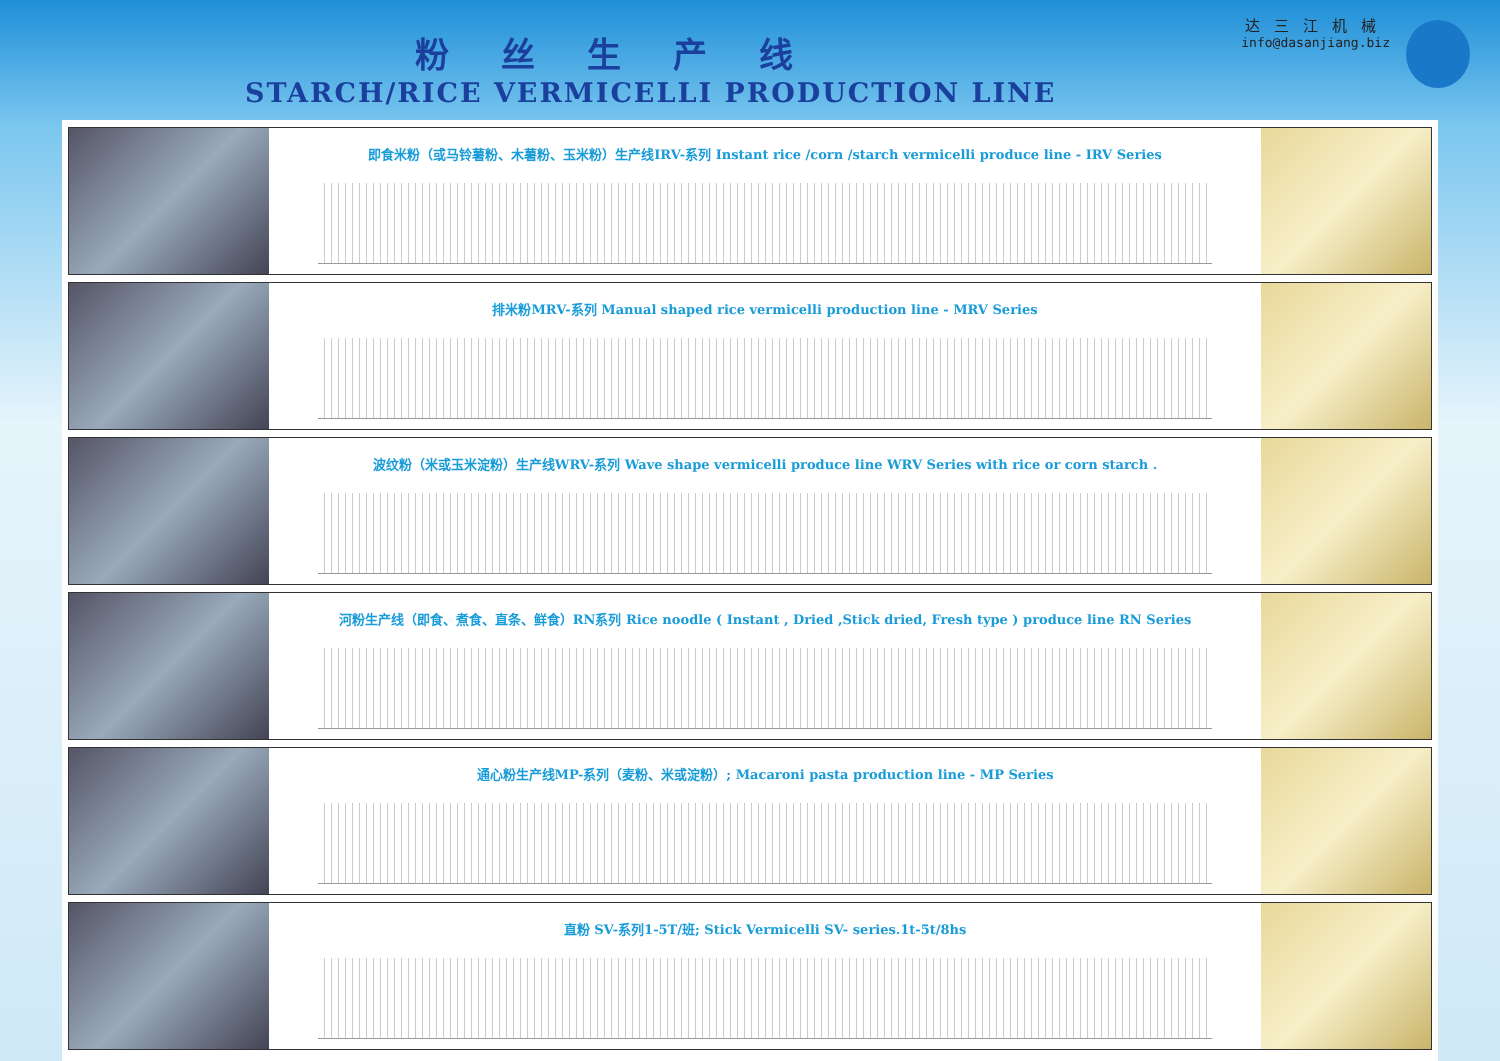粉丝生产线
STARCH/RICE VERMICELLI PRODUCTION LINE
达三江机械
info@dasanjiang.biz
即食米粉（或马铃薯粉、木薯粉、玉米粉）生产线IRV-系列 Instant rice /corn /starch vermicelli produce line - IRV Series
排米粉MRV-系列 Manual shaped rice vermicelli production line - MRV Series
波纹粉（米或玉米淀粉）生产线WRV-系列 Wave shape vermicelli produce line WRV Series with rice or corn starch .
河粉生产线（即食、煮食、直条、鲜食）RN系列 Rice noodle ( Instant , Dried ,Stick dried, Fresh type ) produce line RN Series
通心粉生产线MP-系列（麦粉、米或淀粉）; Macaroni pasta production line - MP Series
直粉 SV-系列1-5T/班; Stick Vermicelli SV- series.1t-5t/8hs